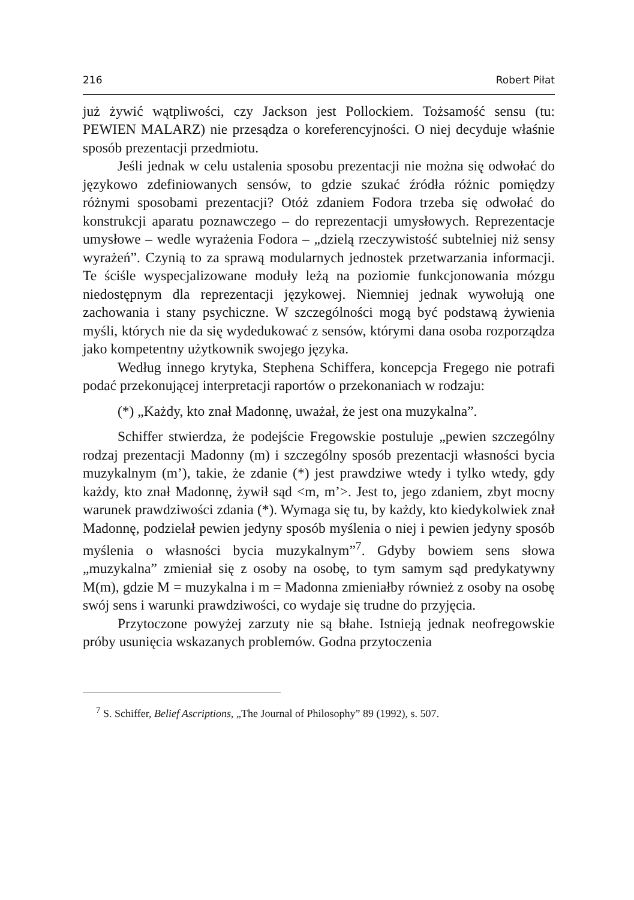216 Robert Piłat
już żywić wątpliwości, czy Jackson jest Pollockiem. Tożsamość sensu (tu: PEWIEN MALARZ) nie przesądza o koreferencyjności. O niej decyduje właśnie sposób prezentacji przedmiotu.
Jeśli jednak w celu ustalenia sposobu prezentacji nie można się odwołać do językowo zdefiniowanych sensów, to gdzie szukać źródła różnic pomiędzy różnymi sposobami prezentacji? Otóż zdaniem Fodora trzeba się odwołać do konstrukcji aparatu poznawczego – do reprezentacji umysłowych. Reprezentacje umysłowe – wedle wyrażenia Fodora – „dzielą rzeczywistość subtelniej niż sensy wyrażeń”. Czynią to za sprawą modularnych jednostek przetwarzania informacji. Te ściśle wyspecjalizowane moduły leżą na poziomie funkcjonowania mózgu niedostępnym dla reprezentacji językowej. Niemniej jednak wywołują one zachowania i stany psychiczne. W szczególności mogą być podstawą żywienia myśli, których nie da się wydedukować z sensów, którymi dana osoba rozporządza jako kompetentny użytkownik swojego języka.
Według innego krytyka, Stephena Schiffera, koncepcja Fregego nie potrafi podać przekonującej interpretacji raportów o przekonaniach w rodzaju:
(*) „Każdy, kto znał Madonnę, uważał, że jest ona muzykalna”.
Schiffer stwierdza, że podejście Fregowskie postuluje „pewien szczególny rodzaj prezentacji Madonny (m) i szczególny sposób prezentacji własności bycia muzykalnym (m’), takie, że zdanie (*) jest prawdziwe wtedy i tylko wtedy, gdy każdy, kto znał Madonnę, żywił sąd <m, m’>. Jest to, jego zdaniem, zbyt mocny warunek prawdziwości zdania (*). Wymaga się tu, by każdy, kto kiedykolwiek znał Madonnę, podzielał pewien jedyny sposób myślenia o niej i pewien jedyny sposób myślenia o własności bycia muzykalnym”<sup>7</sup>. Gdyby bowiem sens słowa „muzykalna” zmieniał się z osoby na osobę, to tym samym sąd predykatywny M(m), gdzie M = muzykalna i m = Madonna zmieniałby również z osoby na osobę swój sens i warunki prawdziwości, co wydaje się trudne do przyjęcia.
Przytoczone powyżej zarzuty nie są błahe. Istnieją jednak neofregowskie próby usunięcia wskazanych problemów. Godna przytoczenia
<sup>7</sup> S. Schiffer, Belief Ascriptions, „The Journal of Philosophy” 89 (1992), s. 507.